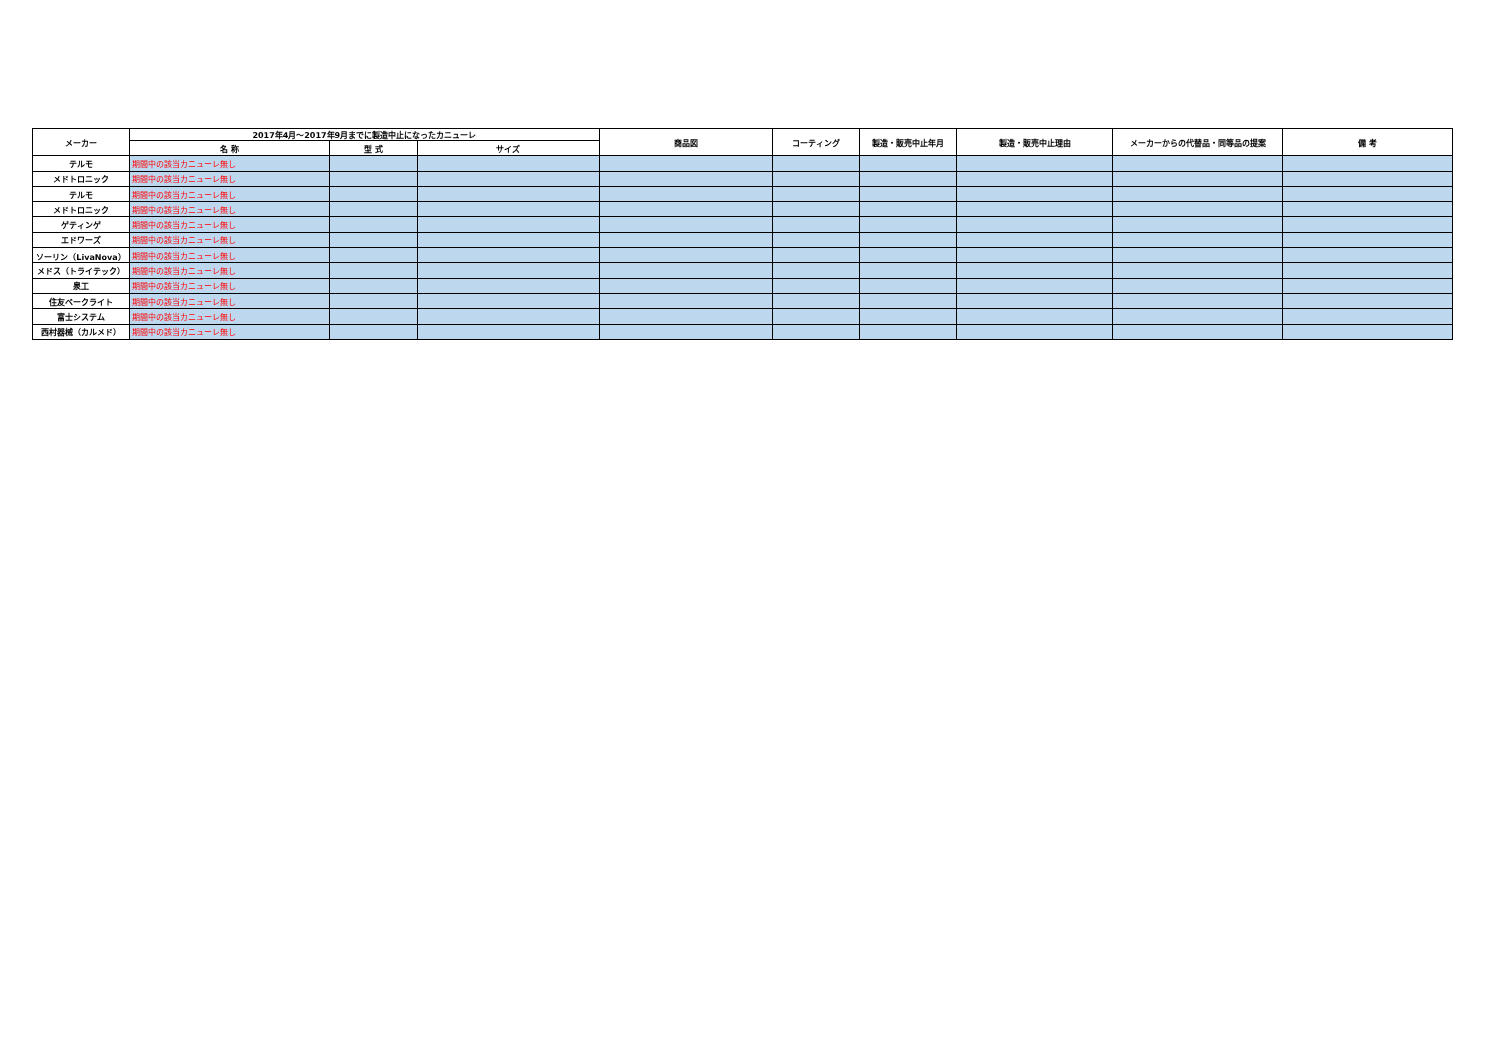| メーカー | 2017年4月～2017年9月までに製造中止になったカニューレ | | | 商品図 | コーティング | 製造・販売中止年月 | 製造・販売中止理由 | メーカーからの代替品・同等品の提案 | 備 考 |
| --- | --- | --- | --- | --- | --- | --- | --- | --- | --- |
| | 名 称 | 型 式 | サイズ | | | | | | |
| テルモ | 期間中の該当カニューレ無し | | | | | | | | |
| メドトロニック | 期間中の該当カニューレ無し | | | | | | | | |
| テルモ | 期間中の該当カニューレ無し | | | | | | | | |
| メドトロニック | 期間中の該当カニューレ無し | | | | | | | | |
| ゲティンゲ | 期間中の該当カニューレ無し | | | | | | | | |
| エドワーズ | 期間中の該当カニューレ無し | | | | | | | | |
| ソーリン（LivaNova） | 期間中の該当カニューレ無し | | | | | | | | |
| メドス（トライテック） | 期間中の該当カニューレ無し | | | | | | | | |
| 泉工 | 期間中の該当カニューレ無し | | | | | | | | |
| 住友ベークライト | 期間中の該当カニューレ無し | | | | | | | | |
| 富士システム | 期間中の該当カニューレ無し | | | | | | | | |
| 西村器械（カルメド） | 期間中の該当カニューレ無し | | | | | | | | |